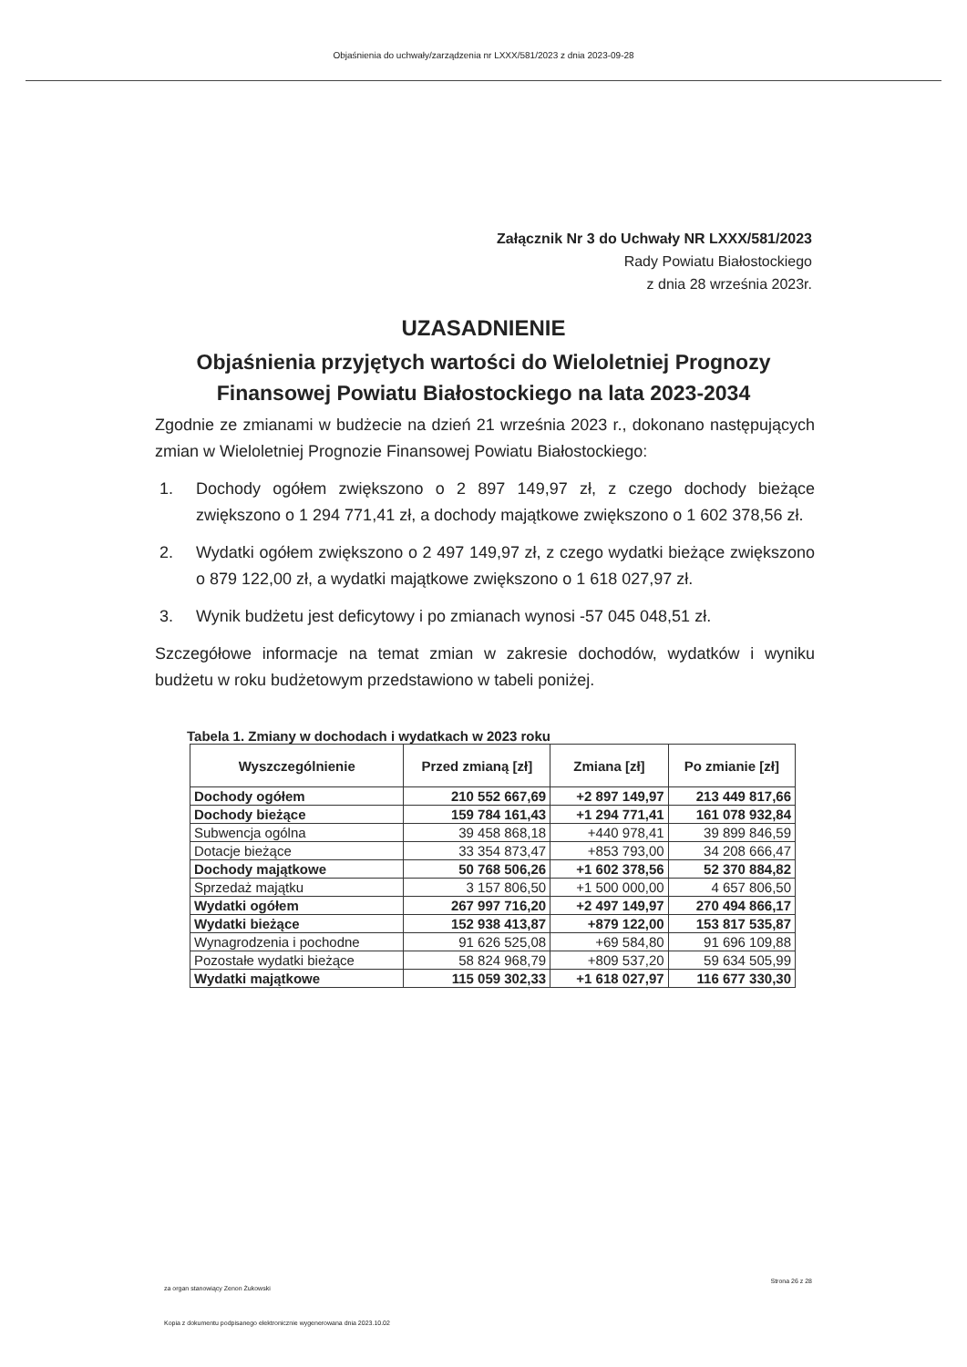Objaśnienia do uchwały/zarządzenia nr LXXX/581/2023 z dnia 2023-09-28
Załącznik Nr 3 do Uchwały NR LXXX/581/2023
Rady Powiatu Białostockiego
z dnia 28 września 2023r.
UZASADNIENIE
Objaśnienia przyjętych wartości do Wieloletniej Prognozy Finansowej Powiatu Białostockiego na lata 2023-2034
Zgodnie ze zmianami w budżecie na dzień 21 września 2023 r., dokonano następujących zmian w Wieloletniej Prognozie Finansowej Powiatu Białostockiego:
1. Dochody ogółem zwiększono o 2 897 149,97 zł, z czego dochody bieżące zwiększono o 1 294 771,41 zł, a dochody majątkowe zwiększono o 1 602 378,56 zł.
2. Wydatki ogółem zwiększono o 2 497 149,97 zł, z czego wydatki bieżące zwiększono o 879 122,00 zł, a wydatki majątkowe zwiększono o 1 618 027,97 zł.
3. Wynik budżetu jest deficytowy i po zmianach wynosi -57 045 048,51 zł.
Szczegółowe informacje na temat zmian w zakresie dochodów, wydatków i wyniku budżetu w roku budżetowym przedstawiono w tabeli poniżej.
Tabela 1. Zmiany w dochodach i wydatkach w 2023 roku
| Wyszczególnienie | Przed zmianą [zł] | Zmiana [zł] | Po zmianie [zł] |
| --- | --- | --- | --- |
| Dochody ogółem | 210 552 667,69 | +2 897 149,97 | 213 449 817,66 |
| Dochody bieżące | 159 784 161,43 | +1 294 771,41 | 161 078 932,84 |
| Subwencja ogólna | 39 458 868,18 | +440 978,41 | 39 899 846,59 |
| Dotacje bieżące | 33 354 873,47 | +853 793,00 | 34 208 666,47 |
| Dochody majątkowe | 50 768 506,26 | +1 602 378,56 | 52 370 884,82 |
| Sprzedaż majątku | 3 157 806,50 | +1 500 000,00 | 4 657 806,50 |
| Wydatki ogółem | 267 997 716,20 | +2 497 149,97 | 270 494 866,17 |
| Wydatki bieżące | 152 938 413,87 | +879 122,00 | 153 817 535,87 |
| Wynagrodzenia i pochodne | 91 626 525,08 | +69 584,80 | 91 696 109,88 |
| Pozostałe wydatki bieżące | 58 824 968,79 | +809 537,20 | 59 634 505,99 |
| Wydatki majątkowe | 115 059 302,33 | +1 618 027,97 | 116 677 330,30 |
za organ stanowiący Zenon Żukowski
Strona 26 z 28
Kopia z dokumentu podpisanego elektronicznie wygenerowana dnia 2023.10.02